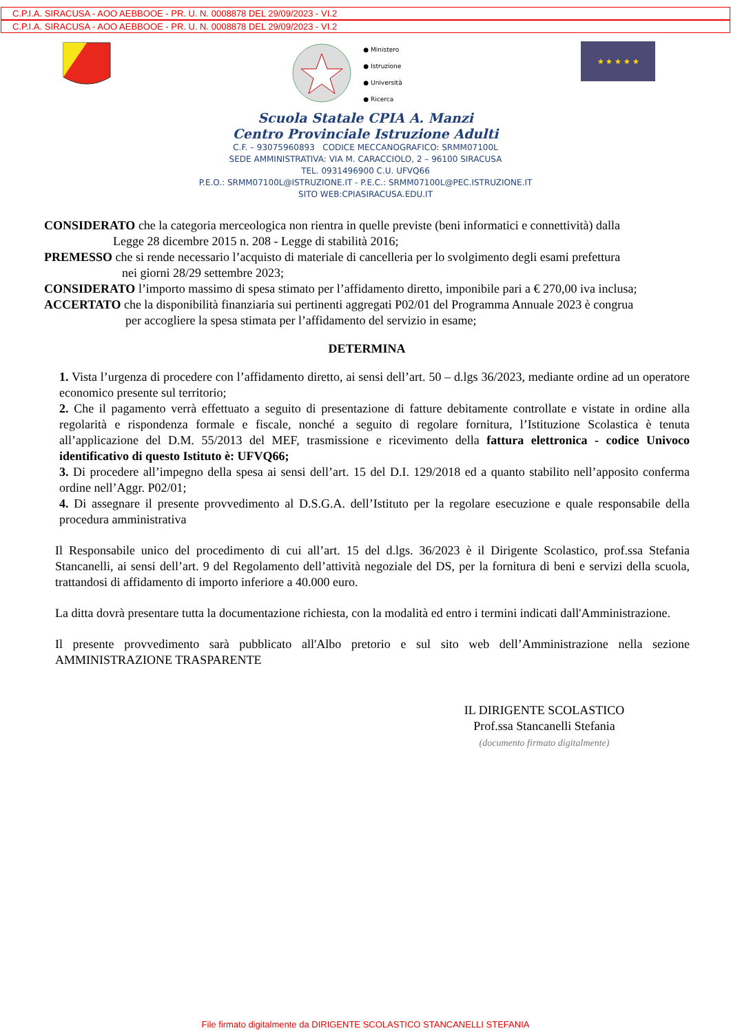C.P.I.A. SIRACUSA - AOO AEBBOOE - PR. U. N. 0008878 DEL 29/09/2023 - VI.2
C.P.I.A. SIRACUSA - AOO AEBBOOE - PR. U. N. 0008878 DEL 29/09/2023 - VI.2
● Ministero
● Istruzione
● Università
● Ricerca
★ ★ ★ ★ ★
Scuola Statale CPIA A. Manzi
Centro Provinciale Istruzione Adulti
C.F. – 93075960893 CODICE MECCANOGRAFICO: SRMM07100L
SEDE AMMINISTRATIVA: VIA M. CARACCIOLO, 2 – 96100 SIRACUSA
TEL. 0931496900 C.U. UFVQ66
P.E.O.: SRMM07100L@ISTRUZIONE.IT - P.E.C.: SRMM07100L@PEC.ISTRUZIONE.IT
SITO WEB:CPIASIRACUSA.EDU.IT
CONSIDERATO che la categoria merceologica non rientra in quelle previste (beni informatici e connettività) dalla
Legge 28 dicembre 2015 n. 208 - Legge di stabilità 2016;
PREMESSO che si rende necessario l’acquisto di materiale di cancelleria per lo svolgimento degli esami prefettura
nei giorni 28/29 settembre 2023;
CONSIDERATO l’importo massimo di spesa stimato per l’affidamento diretto, imponibile pari a € 270,00 iva inclusa;
ACCERTATO che la disponibilità finanziaria sui pertinenti aggregati P02/01 del Programma Annuale 2023 è congrua
per accogliere la spesa stimata per l’affidamento del servizio in esame;
DETERMINA
1. Vista l’urgenza di procedere con l’affidamento diretto, ai sensi dell’art. 50 – d.lgs 36/2023, mediante ordine ad un operatore economico presente sul territorio;
2. Che il pagamento verrà effettuato a seguito di presentazione di fatture debitamente controllate e vistate in ordine alla regolarità e rispondenza formale e fiscale, nonché a seguito di regolare fornitura, l’Istituzione Scolastica è tenuta all’applicazione del D.M. 55/2013 del MEF, trasmissione e ricevimento della fattura elettronica - codice Univoco identificativo di questo Istituto è: UFVQ66;
3. Di procedere all’impegno della spesa ai sensi dell’art. 15 del D.I. 129/2018 ed a quanto stabilito nell’apposito conferma ordine nell’Aggr. P02/01;
4. Di assegnare il presente provvedimento al D.S.G.A. dell’Istituto per la regolare esecuzione e quale responsabile della procedura amministrativa
Il Responsabile unico del procedimento di cui all’art. 15 del d.lgs. 36/2023 è il Dirigente Scolastico, prof.ssa Stefania Stancanelli, ai sensi dell’art. 9 del Regolamento dell’attività negoziale del DS, per la fornitura di beni e servizi della scuola, trattandosi di affidamento di importo inferiore a 40.000 euro.
La ditta dovrà presentare tutta la documentazione richiesta, con la modalità ed entro i termini indicati dall'Amministrazione.
Il presente provvedimento sarà pubblicato all'Albo pretorio e sul sito web dell’Amministrazione nella sezione AMMINISTRAZIONE TRASPARENTE
IL DIRIGENTE SCOLASTICO
Prof.ssa Stancanelli Stefania
(documento firmato digitalmente)
File firmato digitalmente da DIRIGENTE SCOLASTICO STANCANELLI STEFANIA